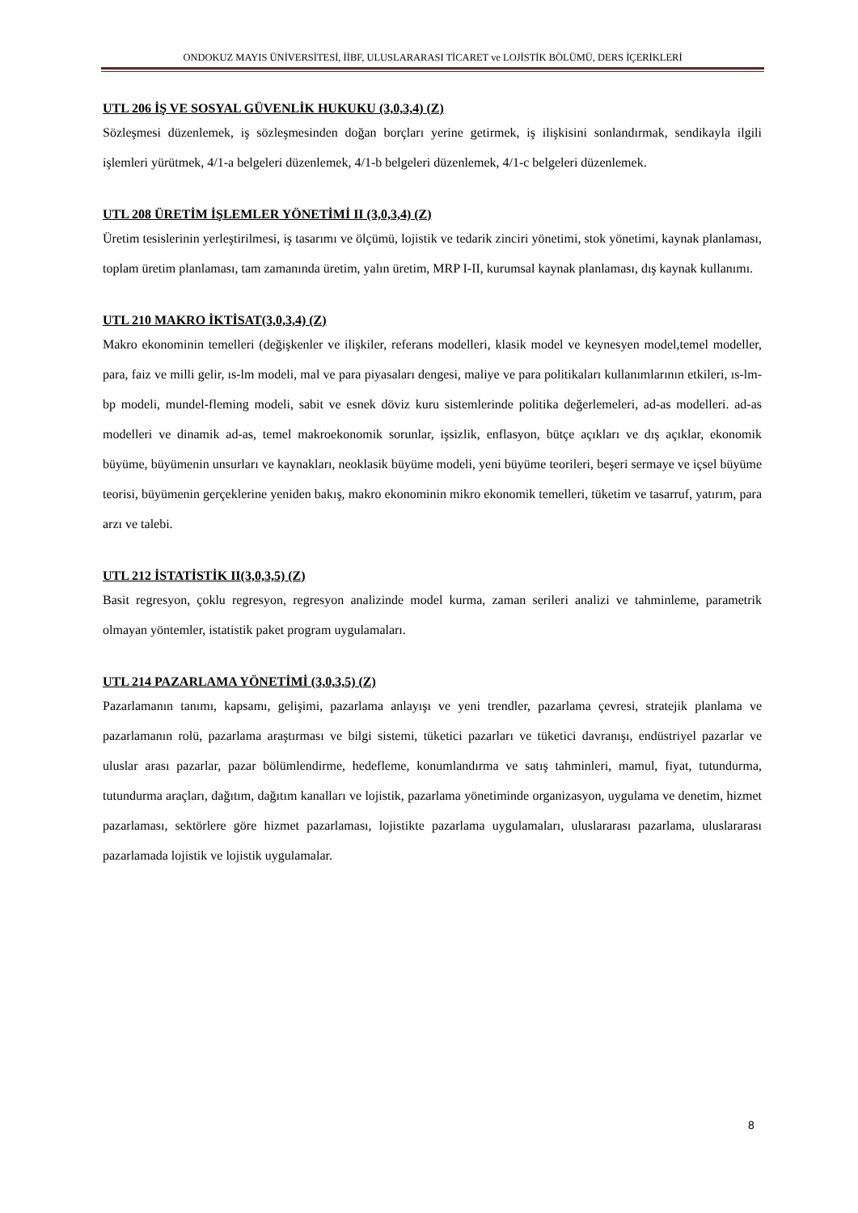ONDOKUZ MAYIS ÜNİVERSİTESİ, İİBF, ULUSLARARASI TİCARET ve LOJİSTİK BÖLÜMÜ, DERS İÇERİKLERİ
UTL 206 İŞ VE SOSYAL GÜVENLİK HUKUKU (3,0,3,4) (Z)
Sözleşmesi düzenlemek, iş sözleşmesinden doğan borçları yerine getirmek, iş ilişkisini sonlandırmak, sendikayla ilgili işlemleri yürütmek, 4/1-a belgeleri düzenlemek, 4/1-b belgeleri düzenlemek, 4/1-c belgeleri düzenlemek.
UTL 208 ÜRETİM İŞLEMLER YÖNETİMİ II (3,0,3,4) (Z)
Üretim tesislerinin yerleştirilmesi, iş tasarımı ve ölçümü, lojistik ve tedarik zinciri yönetimi, stok yönetimi, kaynak planlaması, toplam üretim planlaması, tam zamanında üretim, yalın üretim, MRP I-II, kurumsal kaynak planlaması, dış kaynak kullanımı.
UTL 210 MAKRO İKTİSAT(3,0,3,4) (Z)
Makro ekonominin temelleri (değişkenler ve ilişkiler, referans modelleri, klasik model ve keynesyen model,temel modeller, para, faiz ve milli gelir, ıs-lm modeli, mal ve para piyasaları dengesi, maliye ve para politikaları kullanımlarının etkileri, ıs-lm-bp modeli, mundel-fleming modeli, sabit ve esnek döviz kuru sistemlerinde politika değerlemeleri, ad-as modelleri. ad-as modelleri ve dinamik ad-as, temel makroekonomik sorunlar, işsizlik, enflasyon, bütçe açıkları ve dış açıklar, ekonomik büyüme, büyümenin unsurları ve kaynakları, neoklasik büyüme modeli, yeni büyüme teorileri, beşeri sermaye ve içsel büyüme teorisi, büyümenin gerçeklerine yeniden bakış, makro ekonominin mikro ekonomik temelleri, tüketim ve tasarruf, yatırım, para arzı ve talebi.
UTL 212 İSTATİSTİK II(3,0,3,5) (Z)
Basit regresyon, çoklu regresyon, regresyon analizinde model kurma, zaman serileri analizi ve tahminleme, parametrik olmayan yöntemler, istatistik paket program uygulamaları.
UTL 214 PAZARLAMA YÖNETİMİ (3,0,3,5) (Z)
Pazarlamanın tanımı, kapsamı, gelişimi, pazarlama anlayışı ve yeni trendler, pazarlama çevresi, stratejik planlama ve pazarlamanın rolü, pazarlama araştırması ve bilgi sistemi, tüketici pazarları ve tüketici davranışı, endüstriyel pazarlar ve uluslar arası pazarlar, pazar bölümlendirme, hedefleme, konumlandırma ve satış tahminleri, mamul, fiyat, tutundurma, tutundurma araçları, dağıtım, dağıtım kanalları ve lojistik, pazarlama yönetiminde organizasyon, uygulama ve denetim, hizmet pazarlaması, sektörlere göre hizmet pazarlaması, lojistikte pazarlama uygulamaları, uluslararası pazarlama, uluslararası pazarlamada lojistik ve lojistik uygulamalar.
8